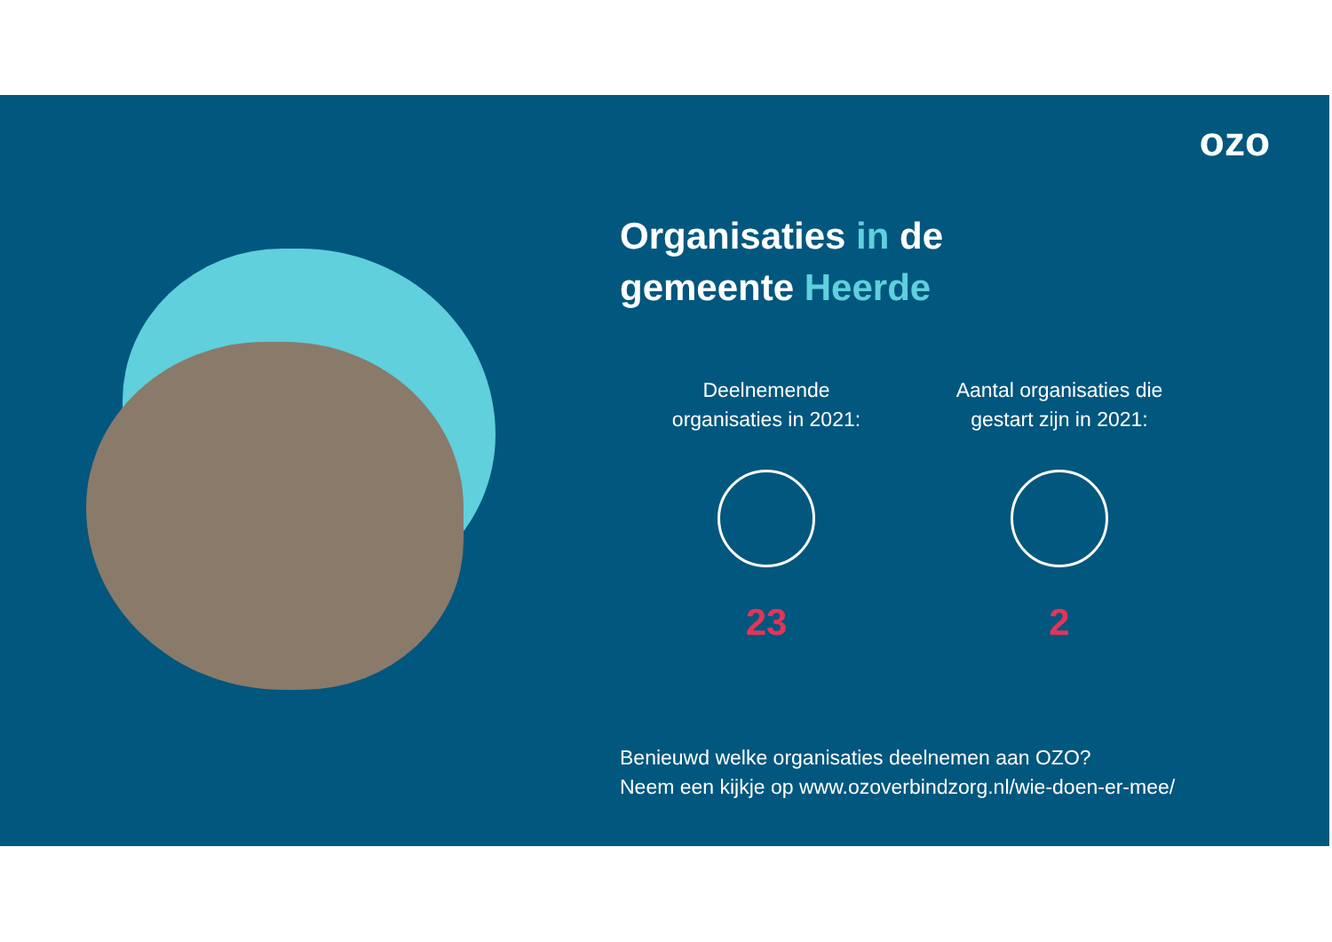ozo
Organisaties in de
gemeente Heerde
Deelnemende
organisaties in 2021:
23
Aantal organisaties die
gestart zijn in 2021:
2
Benieuwd welke organisaties deelnemen aan OZO?
Neem een kijkje op www.ozoverbindzorg.nl/wie-doen-er-mee/